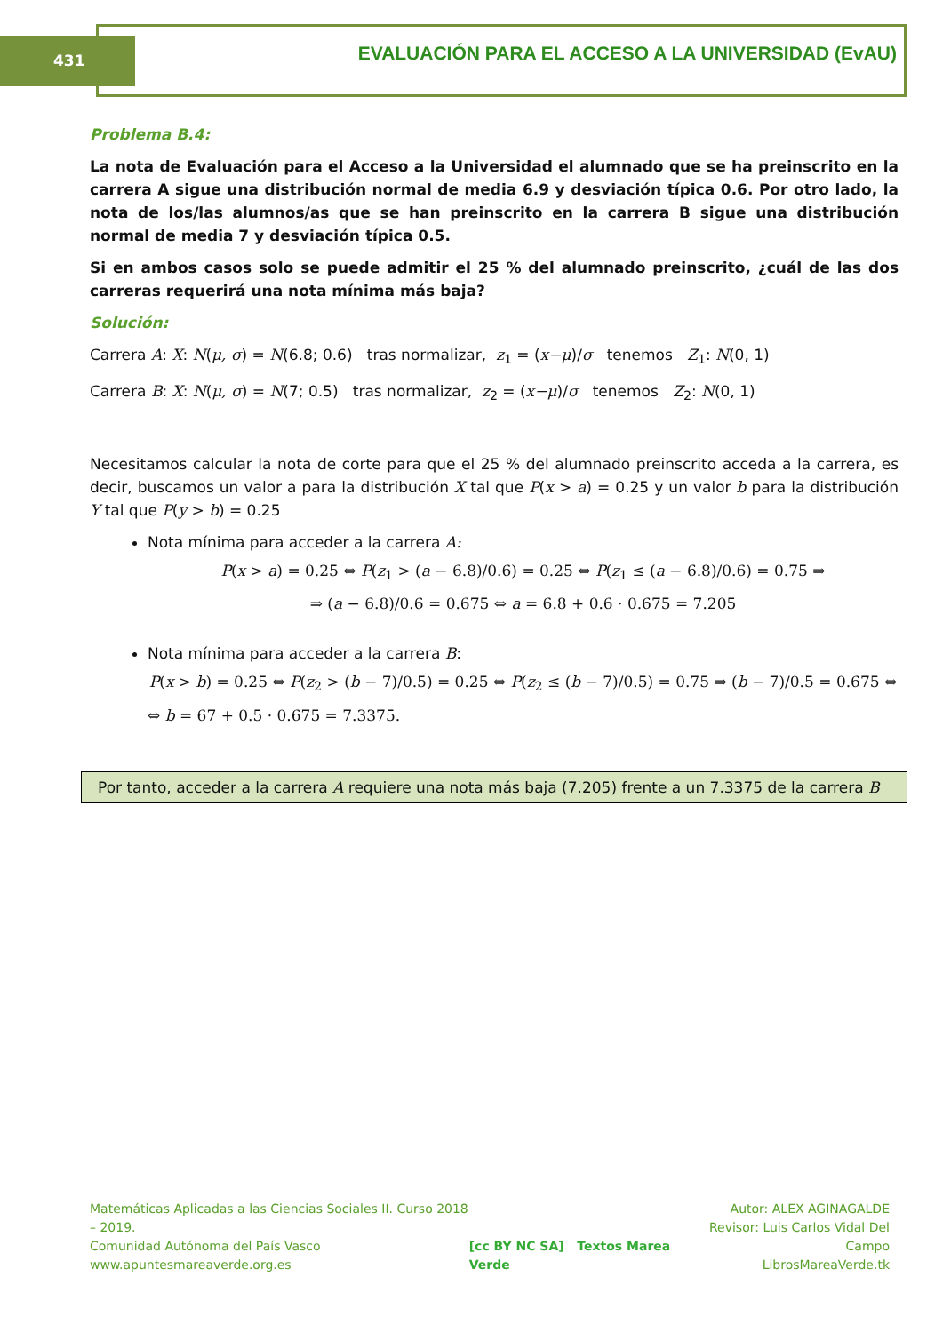431
EVALUACIÓN PARA EL ACCESO A LA UNIVERSIDAD (EvAU)
Problema B.4:
La nota de Evaluación para el Acceso a la Universidad el alumnado que se ha preinscrito en la carrera A sigue una distribución normal de media 6.9 y desviación típica 0.6. Por otro lado, la nota de los/las alumnos/as que se han preinscrito en la carrera B sigue una distribución normal de media 7 y desviación típica 0.5.
Si en ambos casos solo se puede admitir el 25 % del alumnado preinscrito, ¿cuál de las dos carreras requerirá una nota mínima más baja?
Solución:
Carrera A: X: N(μ, σ) = N(6.8; 0.6) tras normalizar, z<sub>1</sub> = (x−μ)/σ tenemos Z<sub>1</sub>: N(0, 1)
Carrera B: X: N(μ, σ) = N(7; 0.5) tras normalizar, z<sub>2</sub> = (x−μ)/σ tenemos Z<sub>2</sub>: N(0, 1)
Necesitamos calcular la nota de corte para que el 25 % del alumnado preinscrito acceda a la carrera, es decir, buscamos un valor a para la distribución X tal que P(x > a) = 0.25 y un valor b para la distribución Y tal que P(y > b) = 0.25
Nota mínima para acceder a la carrera A:
P(x > a) = 0.25 ⇔ P(z<sub>1</sub> > (a − 6.8)/0.6) = 0.25 ⇔ P(z<sub>1</sub> ≤ (a − 6.8)/0.6) = 0.75 ⇒
⇒ (a − 6.8)/0.6 = 0.675 ⇔ a = 6.8 + 0.6 · 0.675 = 7.205
Nota mínima para acceder a la carrera B:
P(x > b) = 0.25 ⇔ P(z<sub>2</sub> > (b − 7)/0.5) = 0.25 ⇔ P(z<sub>2</sub> ≤ (b − 7)/0.5) = 0.75 ⇒ (b − 7)/0.5 = 0.675 ⇔
⇔ b = 67 + 0.5 · 0.675 = 7.3375.
Por tanto, acceder a la carrera A requiere una nota más baja (7.205) frente a un 7.3375 de la carrera B
Matemáticas Aplicadas a las Ciencias Sociales II. Curso 2018 – 2019.
Comunidad Autónoma del País Vasco
www.apuntesmareaverde.org.es
[cc BY NC SA] Textos Marea Verde
Autor: ALEX AGINAGALDE
Revisor: Luis Carlos Vidal Del Campo
LibrosMareaVerde.tk